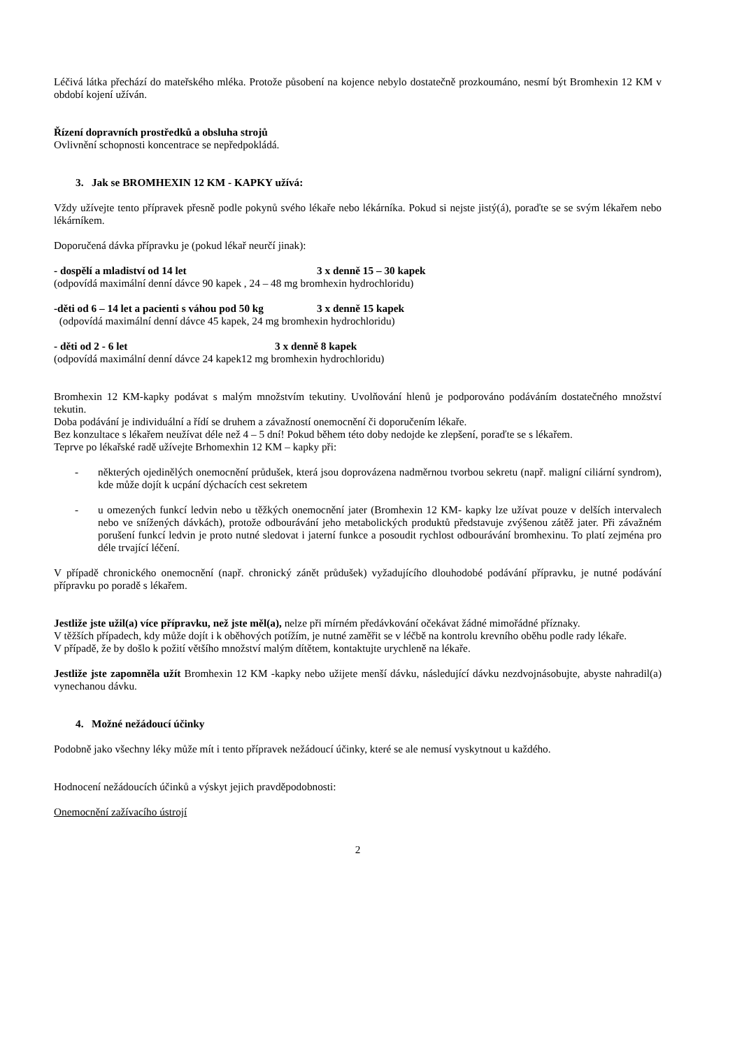Léčivá látka přechází do mateřského mléka. Protože působení na kojence nebylo dostatečně prozkoumáno, nesmí být Bromhexin 12 KM v období kojení užíván.
Řízení dopravních prostředků a obsluha strojů
Ovlivnění schopnosti koncentrace se nepředpokládá.
3. Jak se BROMHEXIN 12 KM - KAPKY užívá:
Vždy užívejte tento přípravek přesně podle pokynů svého lékaře nebo lékárníka. Pokud si nejste jistý(á), poraďte se se svým lékařem nebo lékárníkem.
Doporučená dávka přípravku je (pokud lékař neurčí jinak):
- dospělí a mladiství od 14 let 3 x denně 15 – 30 kapek
(odpovídá maximální denní dávce 90 kapek , 24 – 48 mg bromhexin hydrochloridu)
-děti od 6 – 14 let a pacienti s váhou pod 50 kg 3 x denně 15 kapek
(odpovídá maximální denní dávce 45 kapek, 24 mg bromhexin hydrochloridu)
- děti od 2 - 6 let 3 x denně 8 kapek
(odpovídá maximální denní dávce 24 kapek12 mg bromhexin hydrochloridu)
Bromhexin 12 KM-kapky podávat s malým množstvím tekutiny. Uvolňování hlenů je podporováno podáváním dostatečného množství tekutin.
Doba podávání je individuální a řídí se druhem a závažností onemocnění či doporučením lékaře.
Bez konzultace s lékařem neužívat déle než 4 – 5 dní! Pokud během této doby nedojde ke zlepšení, poraďte se s lékařem.
Teprve po lékařské radě užívejte Brhomexhin 12 KM – kapky při:
- některých ojedinělých onemocnění průdušek, která jsou doprovázena nadměrnou tvorbou sekretu (např. maligní ciliární syndrom), kde může dojít k ucpání dýchacích cest sekretem
- u omezených funkcí ledvin nebo u těžkých onemocnění jater (Bromhexin 12 KM- kapky lze užívat pouze v delších intervalech nebo ve snížených dávkách), protože odbourávání jeho metabolických produktů představuje zvýšenou zátěž jater. Při závažném porušení funkcí ledvin je proto nutné sledovat i jaterní funkce a posoudit rychlost odbourávání bromhexinu. To platí zejména pro déle trvající léčení.
V případě chronického onemocnění (např. chronický zánět průdušek) vyžadujícího dlouhodobé podávání přípravku, je nutné podávání přípravku po poradě s lékařem.
Jestliže jste užil(a) více přípravku, než jste měl(a), nelze při mírném předávkování očekávat žádné mimořádné příznaky.
V těžších případech, kdy může dojít i k oběhových potížím, je nutné zaměřit se v léčbě na kontrolu krevního oběhu podle rady lékaře.
V případě, že by došlo k požití většího množství malým dítětem, kontaktujte urychleně na lékaře.
Jestliže jste zapomněla užít Bromhexin 12 KM -kapky nebo užijete menší dávku, následující dávku nezdvojnásobujte, abyste nahradil(a) vynechanou dávku.
4. Možné nežádoucí účinky
Podobně jako všechny léky může mít i tento přípravek nežádoucí účinky, které se ale nemusí vyskytnout u každého.
Hodnocení nežádoucích účinků a výskyt jejich pravděpodobnosti:
Onemocnění zažívacího ústrojí
2